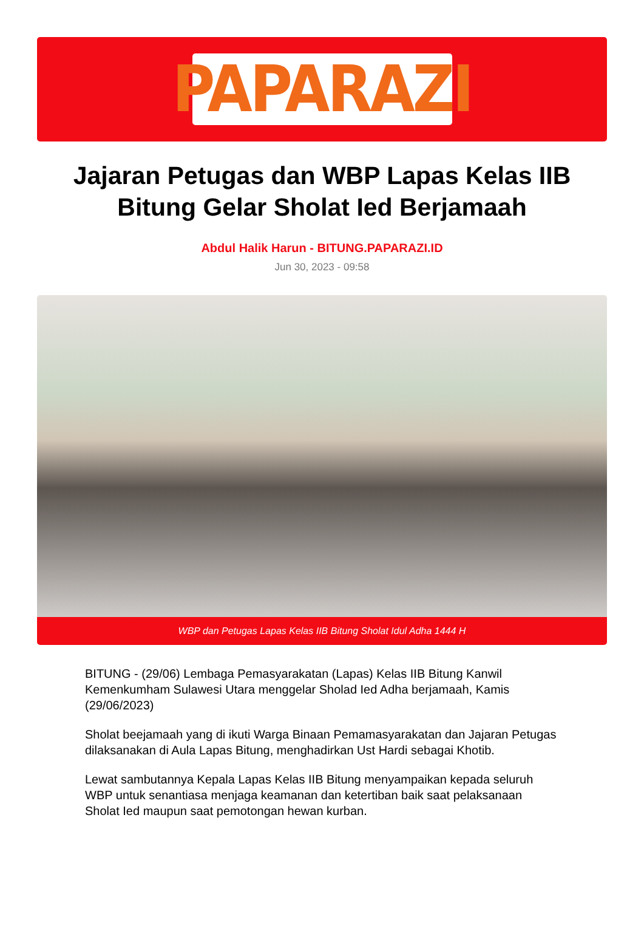PAPARAZI
Jajaran Petugas dan WBP Lapas Kelas IIB Bitung Gelar Sholat Ied Berjamaah
Abdul Halik Harun - BITUNG.PAPARAZI.ID
Jun 30, 2023 - 09:58
WBP dan Petugas Lapas Kelas IIB Bitung Sholat Idul Adha 1444 H
BITUNG - (29/06) Lembaga Pemasyarakatan (Lapas) Kelas IIB Bitung Kanwil Kemenkumham Sulawesi Utara menggelar Sholad Ied Adha berjamaah, Kamis (29/06/2023)
Sholat beejamaah yang di ikuti Warga Binaan Pemamasyarakatan dan Jajaran Petugas dilaksanakan di Aula Lapas Bitung, menghadirkan Ust Hardi sebagai Khotib.
Lewat sambutannya Kepala Lapas Kelas IIB Bitung menyampaikan kepada seluruh WBP untuk senantiasa menjaga keamanan dan ketertiban baik saat pelaksanaan Sholat Ied maupun saat pemotongan hewan kurban.